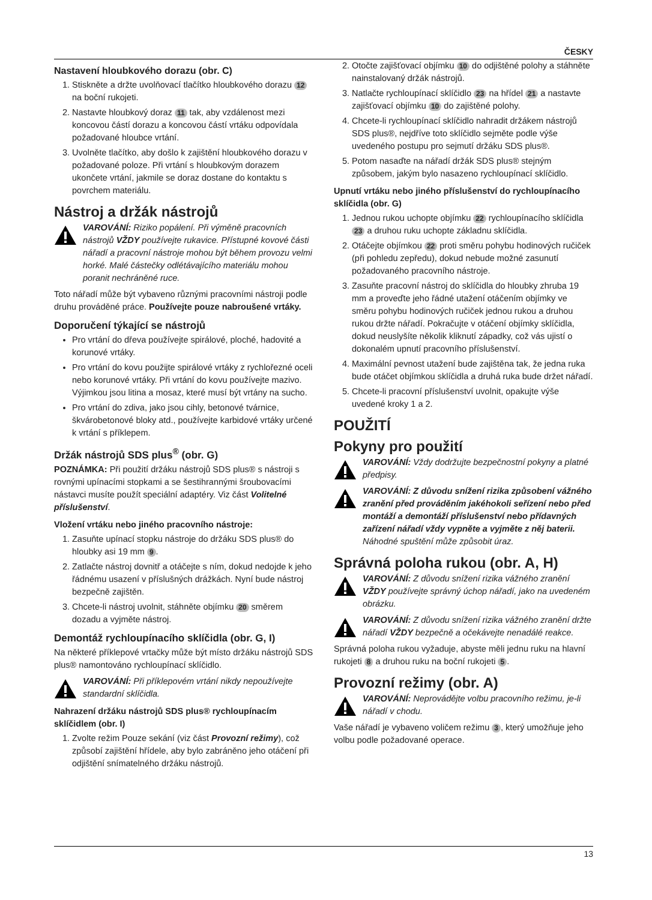ČESKY
Nastavení hloubkového dorazu (obr. C)
1. Stiskněte a držte uvolňovací tlačítko hloubkového dorazu 12 na boční rukojeti.
2. Nastavte hloubkový doraz 11 tak, aby vzdálenost mezi koncovou částí dorazu a koncovou částí vrtáku odpovídala požadované hloubce vrtání.
3. Uvolněte tlačítko, aby došlo k zajištění hloubkového dorazu v požadované poloze. Při vrtání s hloubkovým dorazem ukončete vrtání, jakmile se doraz dostane do kontaktu s povrchem materiálu.
Nástroj a držák nástrojů
VAROVÁNÍ: Riziko popálení. Při výměně pracovních nástrojů VŽDY používejte rukavice. Přístupné kovové části nářadí a pracovní nástroje mohou být během provozu velmi horké. Malé částečky odlétávajícího materiálu mohou poranit nechráněné ruce.
Toto nářadí může být vybaveno různými pracovními nástroji podle druhu prováděné práce. Používejte pouze nabroušené vrtáky.
Doporučení týkající se nástrojů
Pro vrtání do dřeva používejte spirálové, ploché, hadovité a korunové vrtáky.
Pro vrtání do kovu použijte spirálové vrtáky z rychlořezné oceli nebo korunové vrtáky. Při vrtání do kovu používejte mazivo. Výjimkou jsou litina a mosaz, které musí být vrtány na sucho.
Pro vrtání do zdiva, jako jsou cihly, betonové tvárnice, škvárobetonové bloky atd., používejte karbidové vrtáky určené k vrtání s příklepem.
Držák nástrojů SDS plus<sup>®</sup> (obr. G)
POZNÁMKA: Při použití držáku nástrojů SDS plus® s nástroji s rovnými upínacími stopkami a se šestihrannými šroubovacími nástavci musíte použít speciální adaptéry. Viz část Volitelné příslušenství.
Vložení vrtáku nebo jiného pracovního nástroje:
1. Zasuňte upínací stopku nástroje do držáku SDS plus® do hloubky asi 19 mm 9.
2. Zatlačte nástroj dovnitř a otáčejte s ním, dokud nedojde k jeho řádnému usazení v příslušných drážkách. Nyní bude nástroj bezpečně zajištěn.
3. Chcete-li nástroj uvolnit, stáhněte objímku 20 směrem dozadu a vyjměte nástroj.
Demontáž rychloupínacího sklíčidla (obr. G, I)
Na některé příklepové vrtačky může být místo držáku nástrojů SDS plus® namontováno rychloupínací sklíčidlo.
VAROVÁNÍ: Při příklepovém vrtání nikdy nepoužívejte standardní sklíčidla.
Nahrazení držáku nástrojů SDS plus® rychloupínacím sklíčidlem (obr. I)
1. Zvolte režim Pouze sekání (viz část Provozní režimy), což způsobí zajištění hřídele, aby bylo zabráněno jeho otáčení při odjištění snímatelného držáku nástrojů.
2. Otočte zajišťovací objímku 10 do odjištěné polohy a stáhněte nainstalovaný držák nástrojů.
3. Natlačte rychloupínací sklíčidlo 23 na hřídel 21 a nastavte zajišťovací objímku 10 do zajištěné polohy.
4. Chcete-li rychloupínací sklíčidlo nahradit držákem nástrojů SDS plus®, nejdříve toto sklíčidlo sejměte podle výše uvedeného postupu pro sejmutí držáku SDS plus®.
5. Potom nasaďte na nářadí držák SDS plus® stejným způsobem, jakým bylo nasazeno rychloupínací sklíčidlo.
Upnutí vrtáku nebo jiného příslušenství do rychloupínacího sklíčidla (obr. G)
1. Jednou rukou uchopte objímku 22 rychloupínacího sklíčidla 23 a druhou ruku uchopte základnu sklíčidla.
2. Otáčejte objímkou 22 proti směru pohybu hodinových ručiček (při pohledu zepředu), dokud nebude možné zasunutí požadovaného pracovního nástroje.
3. Zasuňte pracovní nástroj do sklíčidla do hloubky zhruba 19 mm a proveďte jeho řádné utažení otáčením objímky ve směru pohybu hodinových ručiček jednou rukou a druhou rukou držte nářadí. Pokračujte v otáčení objímky sklíčidla, dokud neuslyšíte několik kliknutí západky, což vás ujistí o dokonalém upnutí pracovního příslušenství.
4. Maximální pevnost utažení bude zajištěna tak, že jedna ruka bude otáčet objímkou sklíčidla a druhá ruka bude držet nářadí.
5. Chcete-li pracovní příslušenství uvolnit, opakujte výše uvedené kroky 1 a 2.
POUŽITÍ
Pokyny pro použití
VAROVÁNÍ: Vždy dodržujte bezpečnostní pokyny a platné předpisy.
VAROVÁNÍ: Z důvodu snížení rizika způsobení vážného zranění před prováděním jakéhokoli seřízení nebo před montáží a demontáží příslušenství nebo přídavných zařízení nářadí vždy vypněte a vyjměte z něj baterii. Náhodné spuštění může způsobit úraz.
Správná poloha rukou (obr. A, H)
VAROVÁNÍ: Z důvodu snížení rizika vážného zranění VŽDY používejte správný úchop nářadí, jako na uvedeném obrázku.
VAROVÁNÍ: Z důvodu snížení rizika vážného zranění držte nářadí VŽDY bezpečně a očekávejte nenadálé reakce.
Správná poloha rukou vyžaduje, abyste měli jednu ruku na hlavní rukojeti 8 a druhou ruku na boční rukojeti 5.
Provozní režimy (obr. A)
VAROVÁNÍ: Neprovádějte volbu pracovního režimu, je-li nářadí v chodu.
Vaše nářadí je vybaveno voličem režimu 3, který umožňuje jeho volbu podle požadované operace.
13